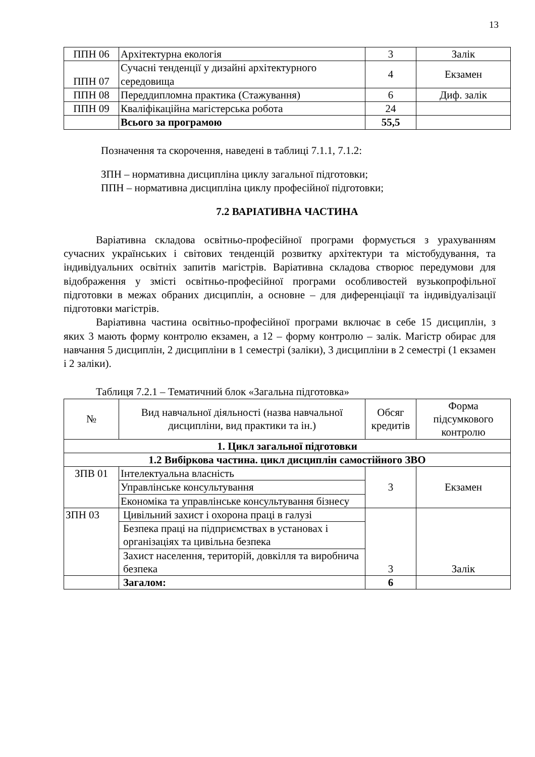13
| ППН 06 | Архітектурна екологія | 3 | Залік |
| ППН 07 | Сучасні тенденції у дизайні архітектурного середовища | 4 | Екзамен |
| ППН 08 | Переддипломна практика (Стажування) | 6 | Диф. залік |
| ППН 09 | Кваліфікаційна магістерська робота | 24 | |
| | Всього за програмою | 55,5 | |
Позначення та скорочення, наведені в таблиці 7.1.1, 7.1.2:
ЗПН – нормативна дисципліна циклу загальної підготовки;
ППН – нормативна дисципліна циклу професійної підготовки;
7.2 ВАРІАТИВНА ЧАСТИНА
Варіативна складова освітньо-професійної програми формується з урахуванням сучасних українських і світових тенденцій розвитку архітектури та містобудування, та індивідуальних освітніх запитів магістрів. Варіативна складова створює передумови для відображення у змісті освітньо-професійної програми особливостей вузькопрофільної підготовки в межах обраних дисциплін, а основне – для диференціації та індивідуалізації підготовки магістрів.
Варіативна частина освітньо-професійної програми включає в себе 15 дисциплін, з яких 3 мають форму контролю екзамен, а 12 – форму контролю – залік. Магістр обирає для навчання 5 дисциплін, 2 дисципліни в 1 семестрі (заліки), 3 дисципліни в 2 семестрі (1 екзамен і 2 заліки).
Таблиця 7.2.1 – Тематичний блок «Загальна підготовка»
| № | Вид навчальної діяльності (назва навчальної дисципліни, вид практики та ін.) | Обсяг кредитів | Форма підсумкового контролю |
| --- | --- | --- | --- |
| 1. Цикл загальної підготовки | | | |
| 1.2 Вибіркова частина. цикл дисциплін самостійного ЗВО | | | |
| ЗПВ 01 | Інтелектуальна власність | 3 | Екзамен |
| | Управлінське консультування | | |
| | Економіка та управлінське консультування бізнесу | | |
| ЗПН 03 | Цивільний захист і охорона праці в галузі | 3 | Залік |
| | Безпека праці на підприємствах в установах і організаціях та цивільна безпека | | |
| | Захист населення, територій, довкілля та виробнича безпека | | |
| | Загалом: | 6 | |